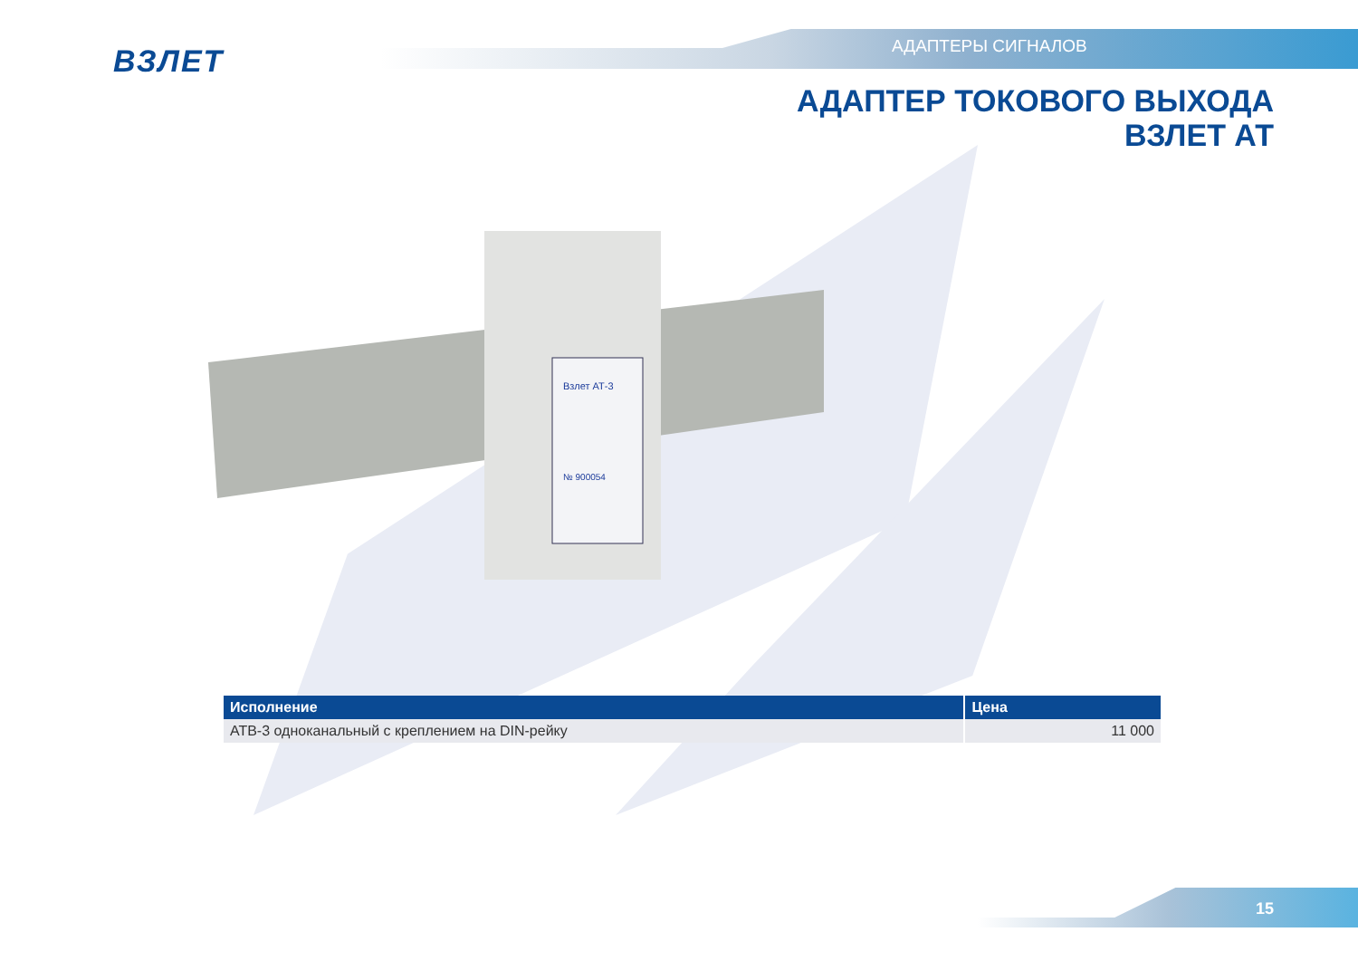ВЗЛЕТ АДАПТЕРЫ СИГНАЛОВ
АДАПТЕР ТОКОВОГО ВЫХОДА
ВЗЛЕТ АТ
Взлет АТ-3
№ 900054
| Исполнение | Цена |
| --- | --- |
| АТВ-3 одноканальный с креплением на DIN-рейку | 11 000 |
15